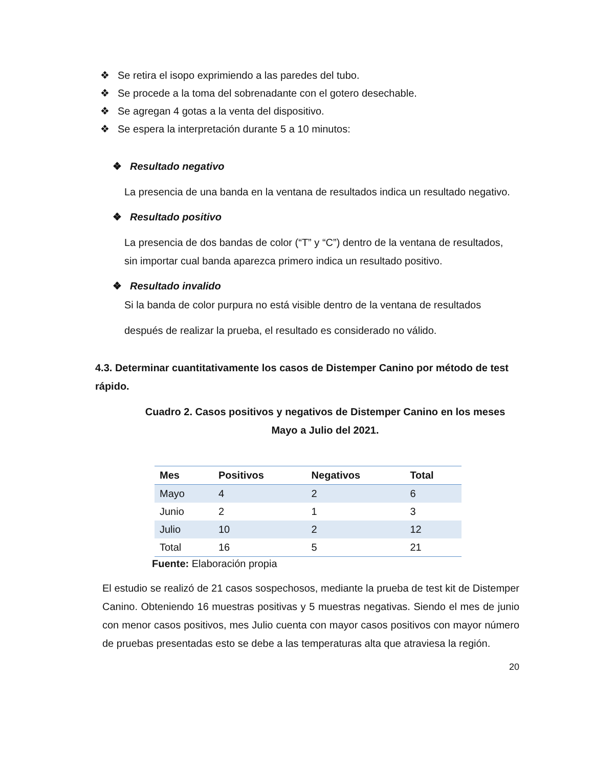❖ Se retira el isopo exprimiendo a las paredes del tubo.
❖ Se procede a la toma del sobrenadante con el gotero desechable.
❖ Se agregan 4 gotas a la venta del dispositivo.
❖ Se espera la interpretación durante 5 a 10 minutos:
❖ Resultado negativo
La presencia de una banda en la ventana de resultados indica un resultado negativo.
❖ Resultado positivo
La presencia de dos bandas de color (“T” y “C”) dentro de la ventana de resultados, sin importar cual banda aparezca primero indica un resultado positivo.
❖ Resultado invalido
Si la banda de color purpura no está visible dentro de la ventana de resultados después de realizar la prueba, el resultado es considerado no válido.
4.3. Determinar cuantitativamente los casos de Distemper Canino por método de test rápido.
Cuadro 2. Casos positivos y negativos de Distemper Canino en los meses Mayo a Julio del 2021.
| Mes | Positivos | Negativos | Total |
| --- | --- | --- | --- |
| Mayo | 4 | 2 | 6 |
| Junio | 2 | 1 | 3 |
| Julio | 10 | 2 | 12 |
| Total | 16 | 5 | 21 |
Fuente: Elaboración propia
El estudio se realizó de 21 casos sospechosos, mediante la prueba de test kit de Distemper Canino. Obteniendo 16 muestras positivas y 5 muestras negativas. Siendo el mes de junio con menor casos positivos, mes Julio cuenta con mayor casos positivos con mayor número de pruebas presentadas esto se debe a las temperaturas alta que atraviesa la región.
20